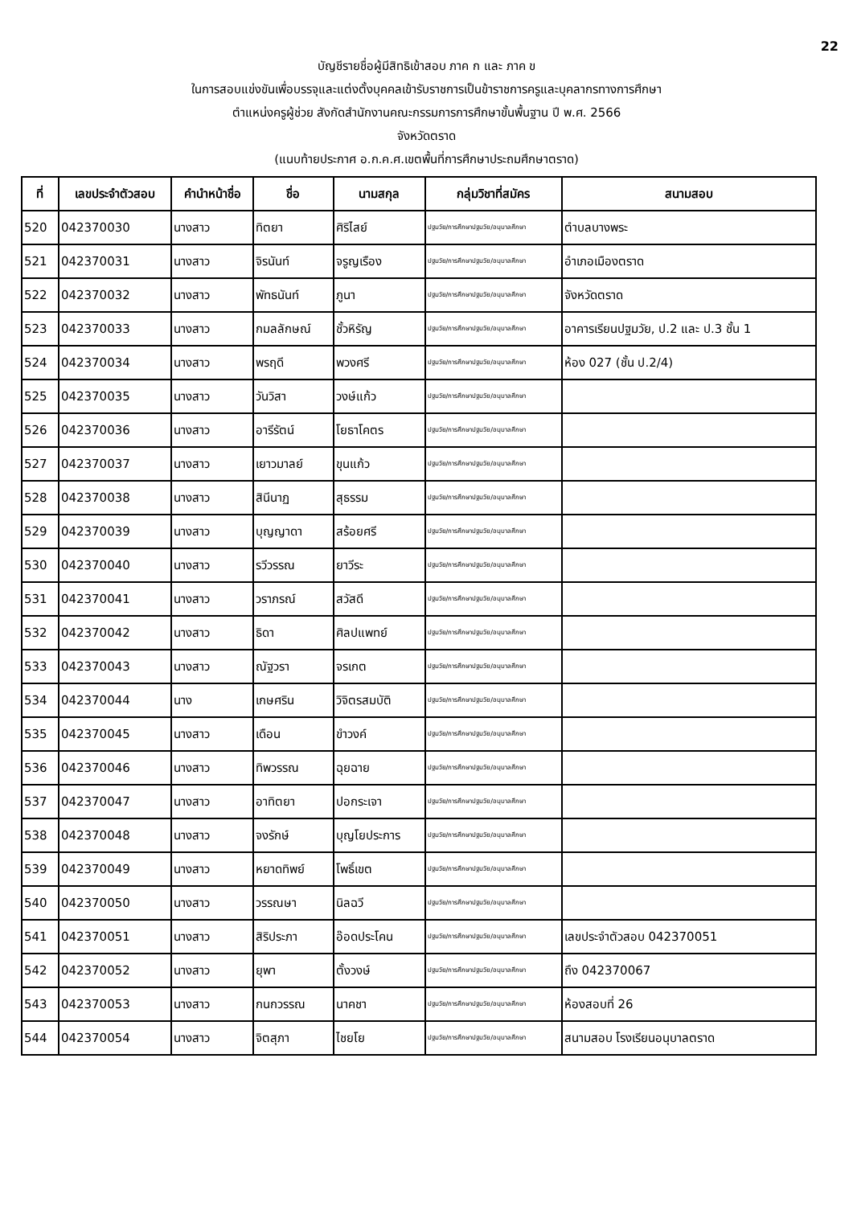22
บัญชีรายชื่อผู้มีสิทธิเข้าสอบ ภาค ก และ ภาค ข
ในการสอบแข่งขันเพื่อบรรจุและแต่งตั้งบุคคลเข้ารับราชการเป็นข้าราชการครูและบุคลากรทางการศึกษา
ตำแหน่งครูผู้ช่วย สังกัดสำนักงานคณะกรรมการการศึกษาขั้นพื้นฐาน ปี พ.ศ. 2566
จังหวัดตราด
(แนบท้ายประกาศ อ.ก.ค.ศ.เขตพื้นที่การศึกษาประถมศึกษาตราด)
| ที่ | เลขประจำตัวสอบ | คำนำหน้าชื่อ | ชื่อ | นามสกุล | กลุ่มวิชาที่สมัคร | สนามสอบ |
| --- | --- | --- | --- | --- | --- | --- |
| 520 | 042370030 | นางสาว | ทิตยา | ศิริไสย์ | ปฐมวัย/การศึกษาปฐมวัย/อนุบาลศึกษา | ตำบลบางพระ |
| 521 | 042370031 | นางสาว | จิรนันท์ | จรูญเรือง | ปฐมวัย/การศึกษาปฐมวัย/อนุบาลศึกษา | อำเภอเมืองตราด |
| 522 | 042370032 | นางสาว | พัทธนันท์ | ภูนา | ปฐมวัย/การศึกษาปฐมวัย/อนุบาลศึกษา | จังหวัดตราด |
| 523 | 042370033 | นางสาว | กมลลักษณ์ | ชั้วหิรัญ | ปฐมวัย/การศึกษาปฐมวัย/อนุบาลศึกษา | อาคารเรียนปฐมวัย, ป.2 และ ป.3 ชั้น 1 |
| 524 | 042370034 | นางสาว | พรฤดี | พวงศรี | ปฐมวัย/การศึกษาปฐมวัย/อนุบาลศึกษา | ห้อง 027 (ชั้น ป.2/4) |
| 525 | 042370035 | นางสาว | วันวิสา | วงษ์แก้ว | ปฐมวัย/การศึกษาปฐมวัย/อนุบาลศึกษา | |
| 526 | 042370036 | นางสาว | อารีรัตน์ | โยธาโคตร | ปฐมวัย/การศึกษาปฐมวัย/อนุบาลศึกษา | |
| 527 | 042370037 | นางสาว | เยาวมาลย์ | ขุนแก้ว | ปฐมวัย/การศึกษาปฐมวัย/อนุบาลศึกษา | |
| 528 | 042370038 | นางสาว | สินีนาฏ | สุธรรม | ปฐมวัย/การศึกษาปฐมวัย/อนุบาลศึกษา | |
| 529 | 042370039 | นางสาว | บุญญาดา | สร้อยศรี | ปฐมวัย/การศึกษาปฐมวัย/อนุบาลศึกษา | |
| 530 | 042370040 | นางสาว | รวีวรรณ | ยาวีระ | ปฐมวัย/การศึกษาปฐมวัย/อนุบาลศึกษา | |
| 531 | 042370041 | นางสาว | วราภรณ์ | สวัสดี | ปฐมวัย/การศึกษาปฐมวัย/อนุบาลศึกษา | |
| 532 | 042370042 | นางสาว | ธิดา | ศิลปแพทย์ | ปฐมวัย/การศึกษาปฐมวัย/อนุบาลศึกษา | |
| 533 | 042370043 | นางสาว | ณัฐวรา | จรเกต | ปฐมวัย/การศึกษาปฐมวัย/อนุบาลศึกษา | |
| 534 | 042370044 | นาง | เกษศริน | วิจิตรสมบัติ | ปฐมวัย/การศึกษาปฐมวัย/อนุบาลศึกษา | |
| 535 | 042370045 | นางสาว | เดือน | ขำวงค์ | ปฐมวัย/การศึกษาปฐมวัย/อนุบาลศึกษา | |
| 536 | 042370046 | นางสาว | ทิพวรรณ | ฉุยฉาย | ปฐมวัย/การศึกษาปฐมวัย/อนุบาลศึกษา | |
| 537 | 042370047 | นางสาว | อาทิตยา | ปอกระเจา | ปฐมวัย/การศึกษาปฐมวัย/อนุบาลศึกษา | |
| 538 | 042370048 | นางสาว | จงรักษ์ | บุญโยประการ | ปฐมวัย/การศึกษาปฐมวัย/อนุบาลศึกษา | |
| 539 | 042370049 | นางสาว | หยาดทิพย์ | โพธิ์เขต | ปฐมวัย/การศึกษาปฐมวัย/อนุบาลศึกษา | |
| 540 | 042370050 | นางสาว | วรรณษา | นิลฉวี | ปฐมวัย/การศึกษาปฐมวัย/อนุบาลศึกษา | |
| 541 | 042370051 | นางสาว | สิริประภา | อ๊อดประโคน | ปฐมวัย/การศึกษาปฐมวัย/อนุบาลศึกษา | เลขประจำตัวสอบ 042370051 |
| 542 | 042370052 | นางสาว | ยุพา | ตั้งวงษ์ | ปฐมวัย/การศึกษาปฐมวัย/อนุบาลศึกษา | ถึง 042370067 |
| 543 | 042370053 | นางสาว | กนกวรรณ | นาคชา | ปฐมวัย/การศึกษาปฐมวัย/อนุบาลศึกษา | ห้องสอบที่ 26 |
| 544 | 042370054 | นางสาว | จิตสุภา | ไชยโย | ปฐมวัย/การศึกษาปฐมวัย/อนุบาลศึกษา | สนามสอบ โรงเรียนอนุบาลตราด |